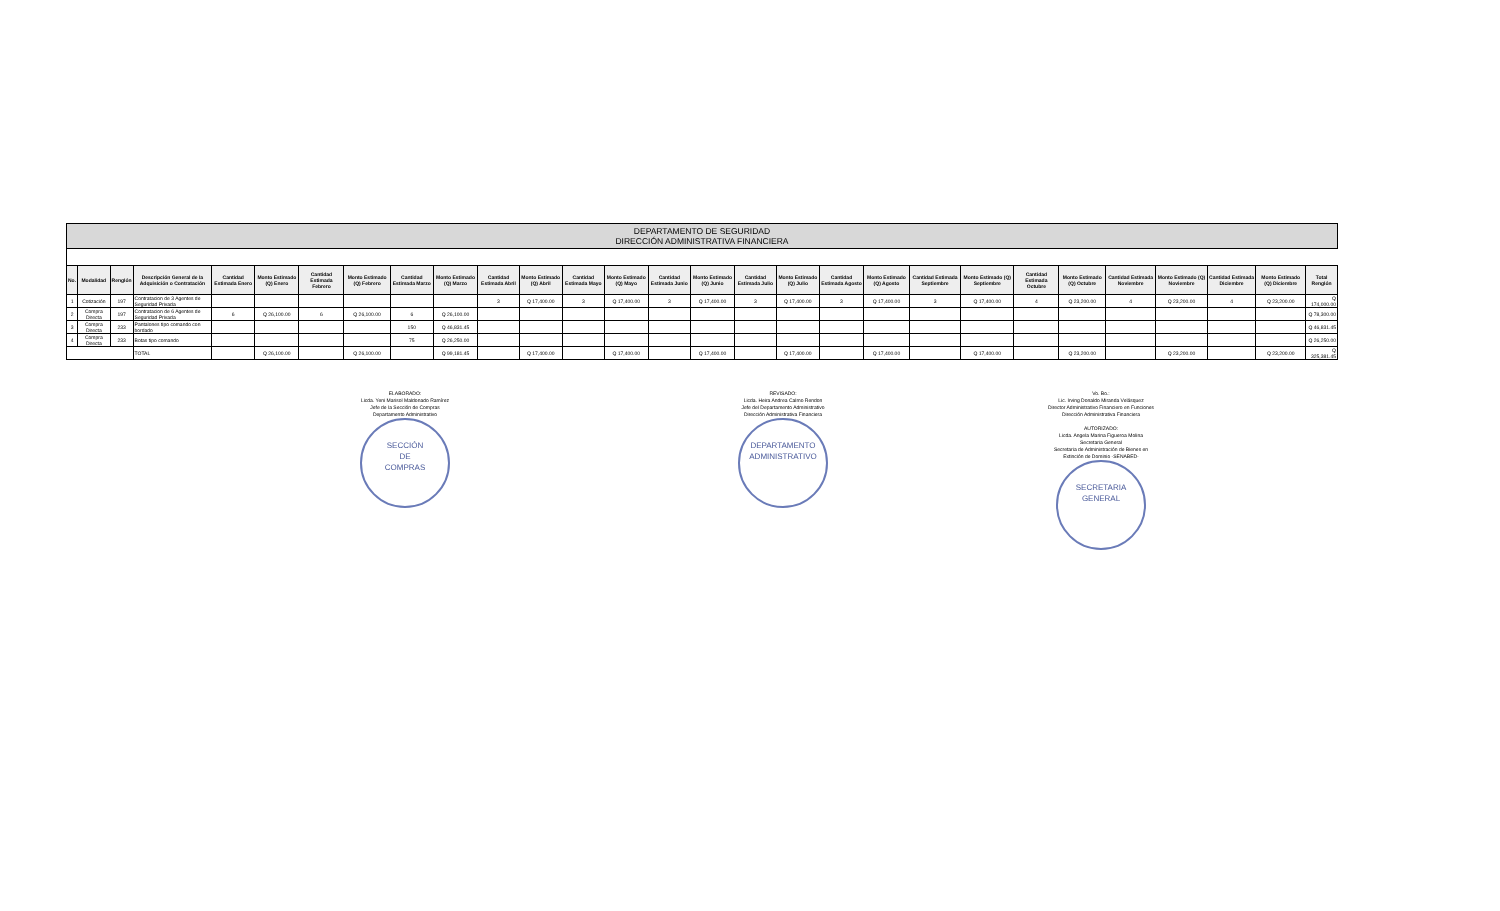DEPARTAMENTO DE SEGURIDAD
DIRECCIÓN ADMINISTRATIVA FINANCIERA
| No. | Modalidad | Renglón | Descripción General de la Adquisición o Contratación | Cantidad Estimada Enero | Monto Estimado (Q) Enero | Cantidad Estimada Febrero | Monto Estimado (Q) Febrero | Cantidad Estimada Marzo | Monto Estimado (Q) Marzo | Cantidad Estimada Abril | Monto Estimado (Q) Abril | Cantidad Estimada Mayo | Monto Estimado (Q) Mayo | Cantidad Estimada Junio | Monto Estimado (Q) Junio | Cantidad Estimada Julio | Monto Estimado (Q) Julio | Cantidad Estimada Agosto | Monto Estimado (Q) Agosto | Cantidad Estimada Septiembre | Monto Estimado (Q) Septiembre | Cantidad Estimada Octubre | Monto Estimado (Q) Octubre | Cantidad Estimada Noviembre | Monto Estimado (Q) Noviembre | Cantidad Estimada Diciembre | Monto Estimado (Q) Diciembre | Total Renglón |
| --- | --- | --- | --- | --- | --- | --- | --- | --- | --- | --- | --- | --- | --- | --- | --- | --- | --- | --- | --- | --- | --- | --- | --- | --- | --- | --- | --- | --- |
| 1 | Cotización | 197 | Contratacion de 3 Agentes de Seguridad Privada | | | | | | | 3 | Q 17,400.00 | 3 | Q 17,400.00 | 3 | Q 17,400.00 | 3 | Q 17,400.00 | 3 | Q 17,400.00 | 3 | Q 17,400.00 | 4 | Q 23,200.00 | 4 | Q 23,200.00 | 4 | Q 23,200.00 | Q 174,000.00 |
| 2 | Compra Directa | 197 | Contratacion de 6 Agentes de Seguridad Privada | 6 | Q 26,100.00 | 6 | Q 26,100.00 | 6 | Q 26,100.00 | | | | | | | | | | | | | | | | | | | Q 78,300.00 |
| 3 | Compra Directa | 233 | Pantalones tipo comando con bordado | | | | | 150 | Q 46,831.45 | | | | | | | | | | | | | | | | | | | Q 46,831.45 |
| 4 | Compra Directa | 233 | Botas tipo comando | | | | | 75 | Q 26,250.00 | | | | | | | | | | | | | | | | | | | Q 26,250.00 |
| | | | TOTAL | | Q 26,100.00 | | Q 26,100.00 | | Q 99,181.45 | | Q 17,400.00 | | Q 17,400.00 | | Q 17,400.00 | | Q 17,400.00 | | Q 17,400.00 | | Q 17,400.00 | | Q 23,200.00 | | Q 23,200.00 | | Q 23,200.00 | Q 325,381.45 |
ELABORADO:
Licda. Yeni Marisol Maldonado Ramírez
Jefe de la Sección de Compras
Departamento Administrativo
SECCIÓN
DE
COMPRAS
REVISADO:
Licda. Heira Andrea Calmo Rendon
Jefe del Departamento Administrativo
Dirección Administrativa Financiera
DEPARTAMENTO
ADMINISTRATIVO
Vo. Bo.:
Lic. Irving Donaldo Miranda Velásquez
Director Administrativo Financiero en Funciones
Dirección Administrativa Financiera
AUTORIZADO:
Licda. Angela Marina Figueroa Molina
Secretaria General
Secretaria de Administración de Bienes en
Extinción de Dominio -SENABED-
SECRETARIA
GENERAL